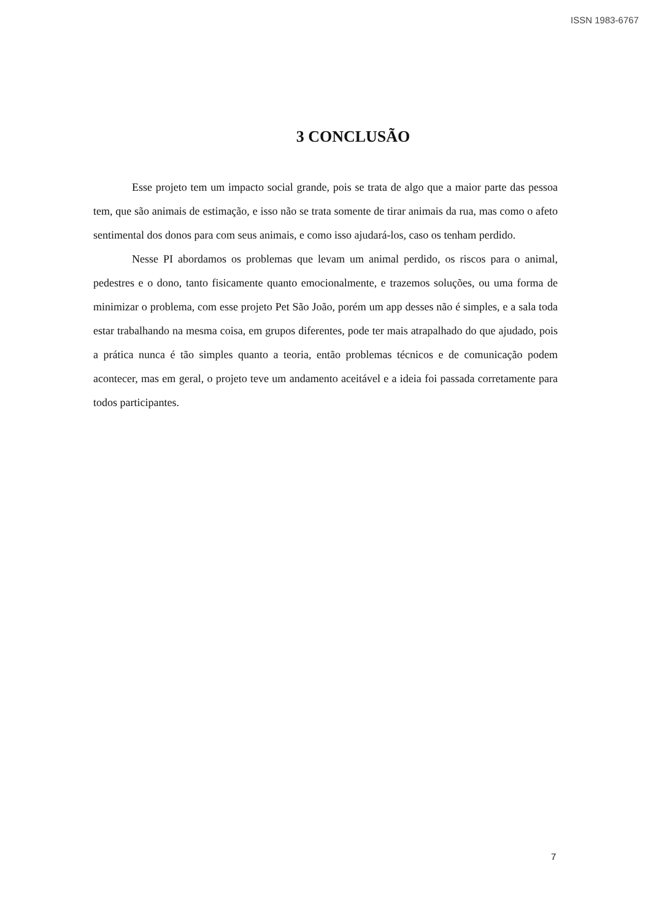ISSN 1983-6767
3 CONCLUSÃO
Esse projeto tem um impacto social grande, pois se trata de algo que a maior parte das pessoa tem, que são animais de estimação, e isso não se trata somente de tirar animais da rua, mas como o afeto sentimental dos donos para com seus animais, e como isso ajudará-los, caso os tenham perdido.
Nesse PI abordamos os problemas que levam um animal perdido, os riscos para o animal, pedestres e o dono, tanto fisicamente quanto emocionalmente, e trazemos soluções, ou uma forma de minimizar o problema, com esse projeto Pet São João, porém um app desses não é simples, e a sala toda estar trabalhando na mesma coisa, em grupos diferentes, pode ter mais atrapalhado do que ajudado, pois a prática nunca é tão simples quanto a teoria, então problemas técnicos e de comunicação podem acontecer, mas em geral, o projeto teve um andamento aceitável e a ideia foi passada corretamente para todos participantes.
7